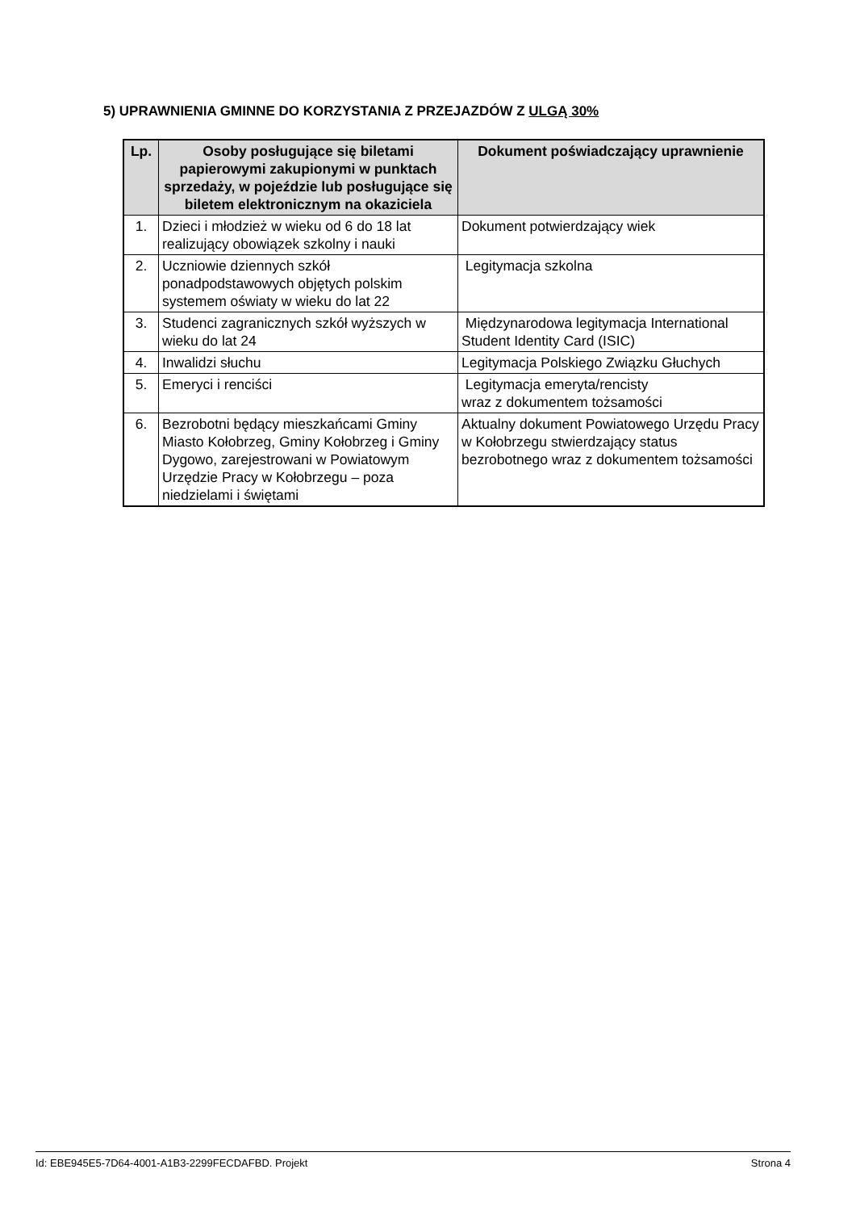5) UPRAWNIENIA GMINNE DO KORZYSTANIA Z PRZEJAZDÓW Z ULGĄ 30%
| Lp. | Osoby posługujące się biletami papierowymi zakupionymi w punktach sprzedaży, w pojeździe lub posługujące się biletem elektronicznym na okaziciela | Dokument poświadczający uprawnienie |
| --- | --- | --- |
| 1. | Dzieci i młodzież w wieku od 6 do 18 lat realizujący obowiązek szkolny i nauki | Dokument potwierdzający wiek |
| 2. | Uczniowie dziennych szkół ponadpodstawowych objętych polskim systemem oświaty w wieku do lat 22 | Legitymacja szkolna |
| 3. | Studenci zagranicznych szkół wyższych w wieku do lat 24 | Międzynarodowa legitymacja International Student Identity Card (ISIC) |
| 4. | Inwalidzi słuchu | Legitymacja Polskiego Związku Głuchych |
| 5. | Emeryci i renciści | Legitymacja emeryta/rencisty wraz z dokumentem tożsamości |
| 6. | Bezrobotni będący mieszkańcami Gminy Miasto Kołobrzeg, Gminy Kołobrzeg i Gminy Dygowo, zarejestrowani w Powiatowym Urzędzie Pracy w Kołobrzegu – poza niedzielami i świętami | Aktualny dokument Powiatowego Urzędu Pracy w Kołobrzegu stwierdzający status bezrobotnego wraz z dokumentem tożsamości |
Id: EBE945E5-7D64-4001-A1B3-2299FECDAFBD. Projekt Strona 4